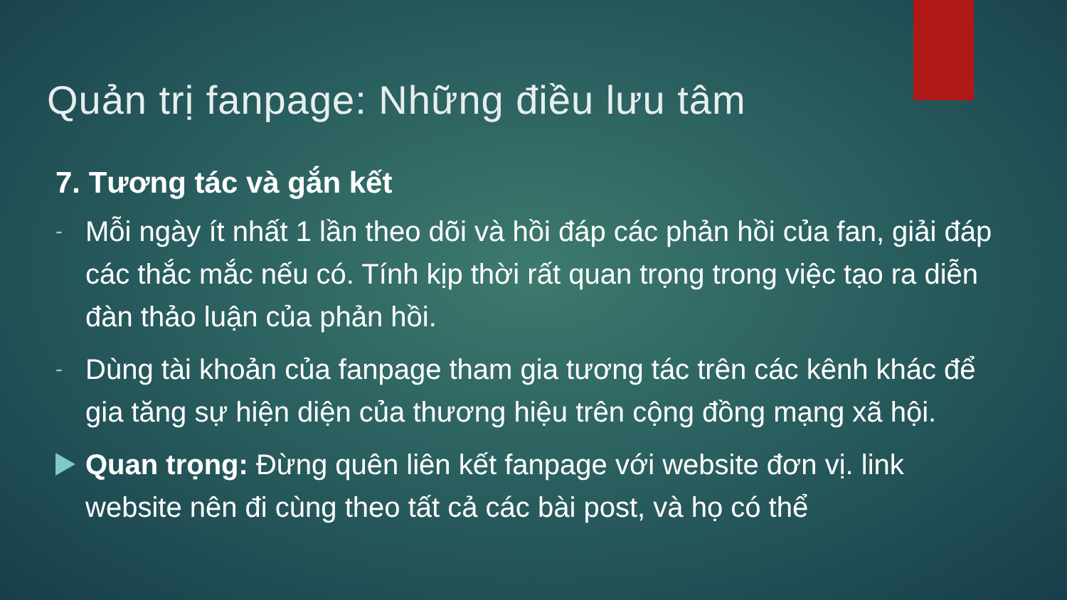Quản trị fanpage: Những điều lưu tâm
7. Tương tác và gắn kết
-
Mỗi ngày ít nhất 1 lần theo dõi và hồi đáp các phản hồi của fan, giải đáp các thắc mắc nếu có. Tính kịp thời rất quan trọng trong việc tạo ra diễn đàn thảo luận của phản hồi.
-
Dùng tài khoản của fanpage tham gia tương tác trên các kênh khác để gia tăng sự hiện diện của thương hiệu trên cộng đồng mạng xã hội.
Quan trọng: Đừng quên liên kết fanpage với website đơn vị. link website nên đi cùng theo tất cả các bài post, và họ có thể